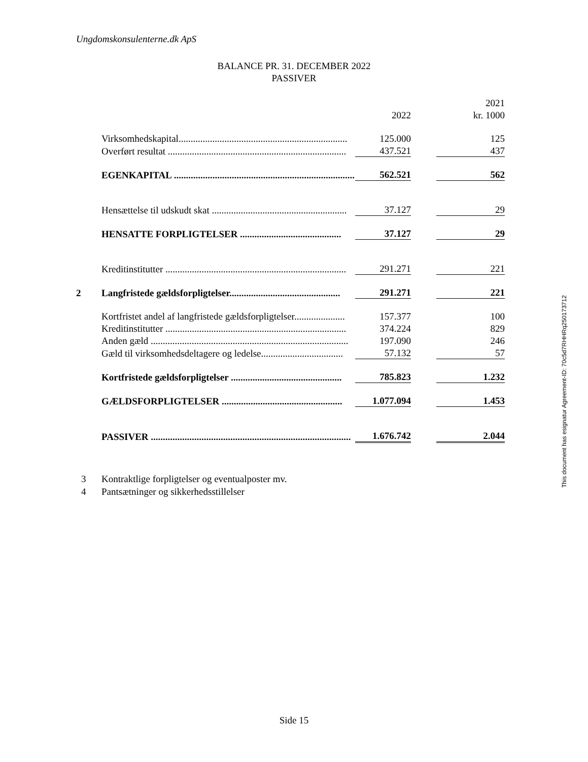Ungdomskonsulenterne.dk ApS
BALANCE PR. 31. DECEMBER 2022
PASSIVER
| | | | | 2021 |
| | | 2022 | | kr. 1000 |
| | Virksomhedskapital...................................................................... | 125.000 | | 125 |
| | Overført resultat .......................................................................... | 437.521 | | 437 |
| | EGENKAPITAL ........................................................................... | 562.521 | | 562 |
| | Hensættelse til udskudt skat ........................................................ | 37.127 | | 29 |
| | HENSATTE FORPLIGTELSER .......................................... | 37.127 | | 29 |
| | Kreditinstitutter ........................................................................... | 291.271 | | 221 |
| 2 | Langfristede gældsforpligtelser.............................................. | 291.271 | | 221 |
| | Kortfristet andel af langfristede gældsforpligtelser..................... | 157.377 | | 100 |
| | Kreditinstitutter ........................................................................... | 374.224 | | 829 |
| | Anden gæld .................................................................................. | 197.090 | | 246 |
| | Gæld til virksomhedsdeltagere og ledelse.................................. | 57.132 | | 57 |
| | Kortfristede gældsforpligtelser .............................................. | 785.823 | | 1.232 |
| | GÆLDSFORPLIGTELSER .................................................. | 1.077.094 | | 1.453 |
| | PASSIVER ................................................................................... | 1.676.742 | | 2.044 |
3 Kontraktlige forpligtelser og eventualposter mv.
4 Pantsætninger og sikkerhedsstillelser
Side 15
This document has esignatur Agreement-ID: 70c5d7RHHRq250173712